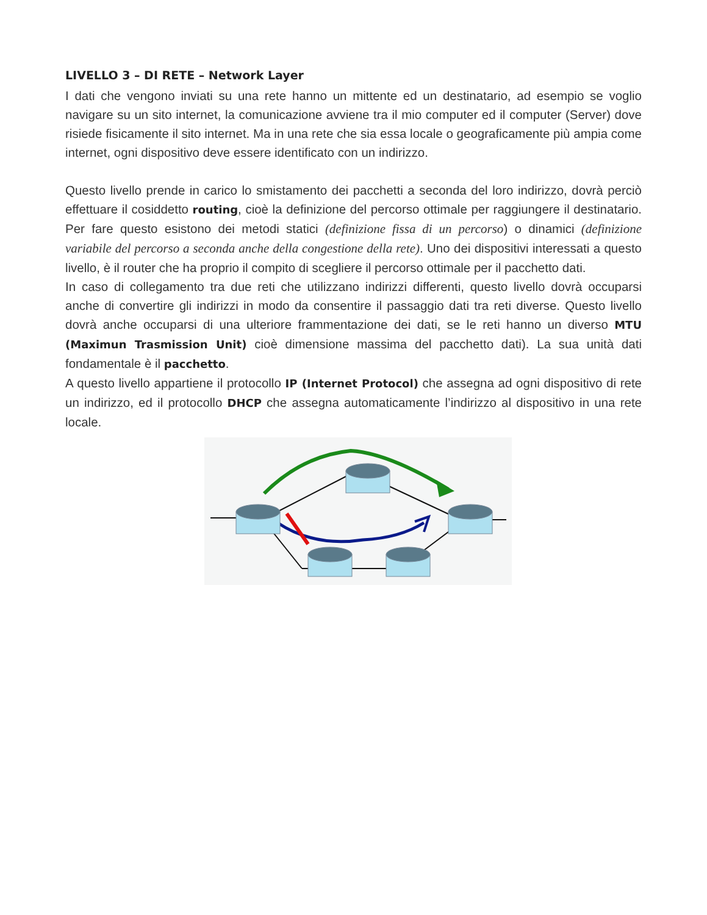LIVELLO 3 – DI RETE – Network Layer
I dati che vengono inviati su una rete hanno un mittente ed un destinatario, ad esempio se voglio navigare su un sito internet, la comunicazione avviene tra il mio computer ed il computer (Server) dove risiede fisicamente il sito internet. Ma in una rete che sia essa locale o geograficamente più ampia come internet, ogni dispositivo deve essere identificato con un indirizzo.
Questo livello prende in carico lo smistamento dei pacchetti a seconda del loro indirizzo, dovrà perciò effettuare il cosiddetto routing, cioè la definizione del percorso ottimale per raggiungere il destinatario. Per fare questo esistono dei metodi statici (definizione fissa di un percorso) o dinamici (definizione variabile del percorso a seconda anche della congestione della rete). Uno dei dispositivi interessati a questo livello, è il router che ha proprio il compito di scegliere il percorso ottimale per il pacchetto dati.
In caso di collegamento tra due reti che utilizzano indirizzi differenti, questo livello dovrà occuparsi anche di convertire gli indirizzi in modo da consentire il passaggio dati tra reti diverse. Questo livello dovrà anche occuparsi di una ulteriore frammentazione dei dati, se le reti hanno un diverso MTU (Maximun Trasmission Unit) cioè dimensione massima del pacchetto dati). La sua unità dati fondamentale è il pacchetto.
A questo livello appartiene il protocollo IP (Internet Protocol) che assegna ad ogni dispositivo di rete un indirizzo, ed il protocollo DHCP che assegna automaticamente l’indirizzo al dispositivo in una rete locale.